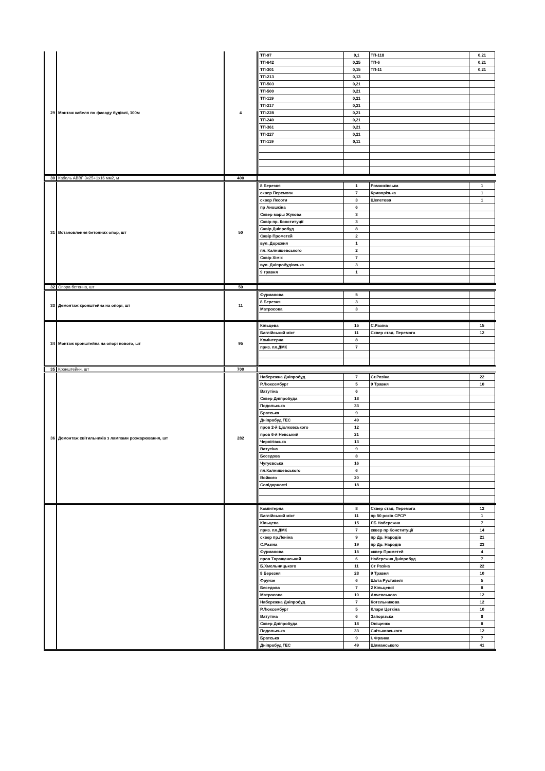| 29 | Монтаж кабеля по фасаду будівлі, 100м | 4 | / ТП-97 / 0,1 / ТП-118 / 0,21 / / ТП-642 / 0,25 / ТП-6 / 0,21 / / ТП-301 / 0,15 / ТП-11 / 0,21 / / ТП-213 / 0,13 / / / / ТП-503 / 0,21 / / / / ТП-500 / 0,21 / / / / ТП-119 / 0,21 / / / / ТП-217 / 0,21 / / / / ТП-228 / 0,21 / / / / ТП-240 / 0,21 / / / / ТП-361 / 0,21 / / / / ТП-227 / 0,21 / / / / ТП-119 / 0,11 / / / |
| 30 | Кабель АВВГ 3x25+1x16 мм2, м | 400 | |
| 31 | Встановлення бетонних опор, шт | 50 | / 8 Березня / 1 / Романківська / 1 / / сквер Перемоги / 7 / Криворізька / 1 / / сквер Лесоти / 3 / Шепетова / 1 / / пр Аношкіна / 6 / / / / Сквер марш Жукова / 3 / / / / Сквір пр. Конституції / 3 / / / / Сквір Дніпробуд / 8 / / / / Сквір Прометей / 2 / / / / вул. Дорожня / 1 / / / / пл. Калнишевського / 2 / / / / Сквір Хімік / 7 / / / / вул. Дніпробудівська / 3 / / / / 9 травня / 1 / / / |
| 32 | Опора бетонна, шт | 50 | |
| 33 | Демонтаж кронштейна на опорі, шт | 11 | / Фурманова / 5 / / / / 8 Березня / 3 / / / / Матросова / 3 / / / |
| 34 | Монтаж кронштейна на опорі нового, шт | 95 | / Кільцева / 15 / С.Разіна / 15 / / Баглійський міст / 11 / Сквер стад. Перемога / 12 / / Комінтерна / 8 / / / / приз. пл.ДМК / 7 / / / |
| 35 | Кронштейни, шт | 700 | |
| 36 | Демонтаж світильників з лампами розжарювання, шт | 282 | / Набережна Дніпробуд / 7 / Ст.Разіна / 22 / / Р.Люксембург / 5 / 9 Травня / 10 / / Ватутіна / 6 / / / / Сквер Дніпробуда / 18 / / / / Подольська / 33 / / / / Братська / 9 / / / / Дніпробуд ГЕС / 49 / / / / пров 2-й Ціолковського / 12 / / / / пров 6-й Невський / 21 / / / / Чернігівська / 13 / / / / Ватутіна / 9 / / / / Беседова / 8 / / / / Чугуєвська / 16 / / / / пл.Калнишевського / 6 / / / / Войкого / 20 / / / / Солідарності / 18 / / / |
| | | | / Комінтерна / 8 / Сквер стад. Перемога / 12 / / Баглійський міст / 11 / пр 50 років СРСР / 1 / / Кільцева / 15 / ЛБ Набережна / 7 / / приз. пл.ДМК / 7 / сквер пр Конституції / 14 / / сквер пр.Леніна / 9 / пр Др. Народів / 21 / / С.Разіна / 19 / пр Др. Народів / 23 / / Фурманова / 15 / сквер Прометей / 4 / / пров Таращанський / 6 / Набережна Дніпробуд / 7 / / Б.Хмельницького / 11 / Ст Разіна / 22 / / 8 Березня / 28 / 9 Травня / 10 / / Фрунзе / 6 / Шота Руставелі / 5 / / Беседова / 7 / 2 Кільцевої / 8 / / Матросова / 10 / Алчевського / 12 / / Набережна Дніпробуд / 7 / Котельникова / 12 / / Р.Люксембург / 5 / Клари Цеткіна / 10 / / Ватутіна / 6 / Запорізька / 8 / / Сквер Дніпробуда / 18 / Оніщенко / 8 / / Подольська / 33 / Снітьковського / 12 / / Братська / 9 / І. Франка / 7 / / Дніпробуд ГЕС / 49 / Шиманського / 41 / |